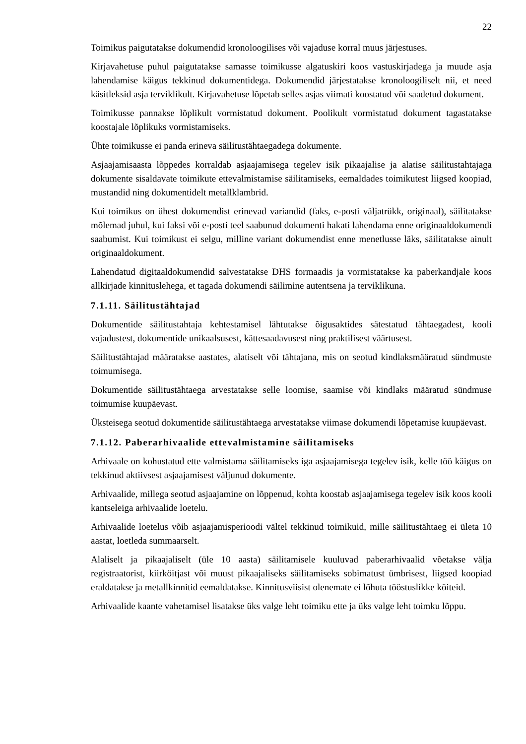22
Toimikus paigutatakse dokumendid kronoloogilises või vajaduse korral muus järjestuses.
Kirjavahetuse puhul paigutatakse samasse toimikusse algatuskiri koos vastuskirjadega ja muude asja lahendamise käigus tekkinud dokumentidega. Dokumendid järjestatakse kronoloogiliselt nii, et need käsitleksid asja terviklikult. Kirjavahetuse lõpetab selles asjas viimati koostatud või saadetud dokument.
Toimikusse pannakse lõplikult vormistatud dokument. Poolikult vormistatud dokument tagastatakse koostajale lõplikuks vormistamiseks.
Ühte toimikusse ei panda erineva säilitustähtaegadega dokumente.
Asjaajamisaasta lõppedes korraldab asjaajamisega tegelev isik pikaajalise ja alatise säilitustahtajaga dokumente sisaldavate toimikute ettevalmistamise säilitamiseks, eemaldades toimikutest liigsed koopiad, mustandid ning dokumentidelt metallklambrid.
Kui toimikus on ühest dokumendist erinevad variandid (faks, e-posti väljatrükk, originaal), säilitatakse mõlemad juhul, kui faksi või e-posti teel saabunud dokumenti hakati lahendama enne originaaldokumendi saabumist. Kui toimikust ei selgu, milline variant dokumendist enne menetlusse läks, säilitatakse ainult originaaldokument.
Lahendatud digitaaldokumendid salvestatakse DHS formaadis ja vormistatakse ka paberkandjale koos allkirjade kinnituslehega, et tagada dokumendi säilimine autentsena ja terviklikuna.
7.1.11. Säilitustähtajad
Dokumentide säilitustahtaja kehtestamisel lähtutakse õigusaktides sätestatud tähtaegadest, kooli vajadustest, dokumentide unikaalsusest, kättesaadavusest ning praktilisest väärtusest.
Säilitustähtajad määratakse aastates, alatiselt või tähtajana, mis on seotud kindlaksmääratud sündmuste toimumisega.
Dokumentide säilitustähtaega arvestatakse selle loomise, saamise või kindlaks määratud sündmuse toimumise kuupäevast.
Üksteisega seotud dokumentide säilitustähtaega arvestatakse viimase dokumendi lõpetamise kuupäevast.
7.1.12. Paberarhivaalide ettevalmistamine säilitamiseks
Arhivaale on kohustatud ette valmistama säilitamiseks iga asjaajamisega tegelev isik, kelle töö käigus on tekkinud aktiivsest asjaajamisest väljunud dokumente.
Arhivaalide, millega seotud asjaajamine on lõppenud, kohta koostab asjaajamisega tegelev isik koos kooli kantseleiga arhivaalide loetelu.
Arhivaalide loetelus võib asjaajamisperioodi vältel tekkinud toimikuid, mille säilitustähtaeg ei ületa 10 aastat, loetleda summaarselt.
Alaliselt ja pikaajaliselt (üle 10 aasta) säilitamisele kuuluvad paberarhivaalid võetakse välja registraatorist, kiirköitjast või muust pikaajaliseks säilitamiseks sobimatust ümbrisest, liigsed koopiad eraldatakse ja metallkinnitid eemaldatakse. Kinnitusviisist olenemate ei lõhuta tööstuslikke köiteid.
Arhivaalide kaante vahetamisel lisatakse üks valge leht toimiku ette ja üks valge leht toimku lõppu.